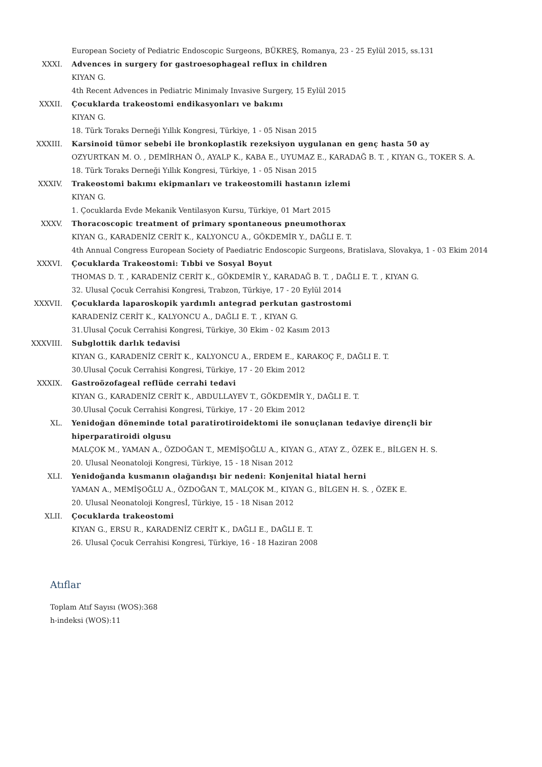European Society of Pediatric Endoscopic Surgeons, BÜKREŞ, Romanya, 23 - 25 Eylül 2015, ss.131
XXXI. Advences in surgery for gastroesophageal reflux in children
KIYAN G.
4th Recent Advences in Pediatric Minimaly Invasive Surgery, 15 Eylül 2015
XXXII. Çocuklarda trakeostomi endikasyonları ve bakımı
KIYAN G.
18. Türk Toraks Derneği Yıllık Kongresi, Türkiye, 1 - 05 Nisan 2015
XXXIII. Karsinoid tümor sebebi ile bronkoplastik rezeksiyon uygulanan en genç hasta 50 ay
OZYURTKAN M. O. , DEMİRHAN Ö., AYALP K., KABA E., UYUMAZ E., KARADAĞ B. T. , KIYAN G., TOKER S. A.
18. Türk Toraks Derneği Yıllık Kongresi, Türkiye, 1 - 05 Nisan 2015
XXXIV. Trakeostomi bakımı ekipmanları ve trakeostomili hastanın izlemi
KIYAN G.
1. Çocuklarda Evde Mekanik Ventilasyon Kursu, Türkiye, 01 Mart 2015
XXXV. Thoracoscopic treatment of primary spontaneous pneumothorax
KIYAN G., KARADENİZ CERİT K., KALYONCU A., GÖKDEMİR Y., DAĞLI E. T.
4th Annual Congress European Society of Paediatric Endoscopic Surgeons, Bratislava, Slovakya, 1 - 03 Ekim 2014
XXXVI. Çocuklarda Trakeostomi: Tıbbi ve Sosyal Boyut
THOMAS D. T. , KARADENİZ CERİT K., GÖKDEMİR Y., KARADAĞ B. T. , DAĞLI E. T. , KIYAN G.
32. Ulusal Çocuk Cerrahisi Kongresi, Trabzon, Türkiye, 17 - 20 Eylül 2014
XXXVII. Çocuklarda laparoskopik yardımlı antegrad perkutan gastrostomi
KARADENİZ CERİT K., KALYONCU A., DAĞLI E. T. , KIYAN G.
31.Ulusal Çocuk Cerrahisi Kongresi, Türkiye, 30 Ekim - 02 Kasım 2013
XXXVIII. Subglottik darlık tedavisi
KIYAN G., KARADENİZ CERİT K., KALYONCU A., ERDEM E., KARAKOÇ F., DAĞLI E. T.
30.Ulusal Çocuk Cerrahisi Kongresi, Türkiye, 17 - 20 Ekim 2012
XXXIX. Gastroözofageal reflüde cerrahi tedavi
KIYAN G., KARADENİZ CERİT K., ABDULLAYEV T., GÖKDEMİR Y., DAĞLI E. T.
30.Ulusal Çocuk Cerrahisi Kongresi, Türkiye, 17 - 20 Ekim 2012
XL. Yenidoğan döneminde total paratirotiroidektomi ile sonuçlanan tedaviye dirençli bir hiperparatiroidi olgusu
MALÇOK M., YAMAN A., ÖZDOĞAN T., MEMİŞOĞLU A., KIYAN G., ATAY Z., ÖZEK E., BİLGEN H. S.
20. Ulusal Neonatoloji Kongresi, Türkiye, 15 - 18 Nisan 2012
XLI. Yenidoğanda kusmanın olağandışı bir nedeni: Konjenital hiatal herni
YAMAN A., MEMİŞOĞLU A., ÖZDOĞAN T., MALÇOK M., KIYAN G., BİLGEN H. S. , ÖZEK E.
20. Ulusal Neonatoloji Kongresİ, Türkiye, 15 - 18 Nisan 2012
XLII. Çocuklarda trakeostomi
KIYAN G., ERSU R., KARADENİZ CERİT K., DAĞLI E., DAĞLI E. T.
26. Ulusal Çocuk Cerrahisi Kongresi, Türkiye, 16 - 18 Haziran 2008
Atıflar
Toplam Atıf Sayısı (WOS):368
h-indeksi (WOS):11